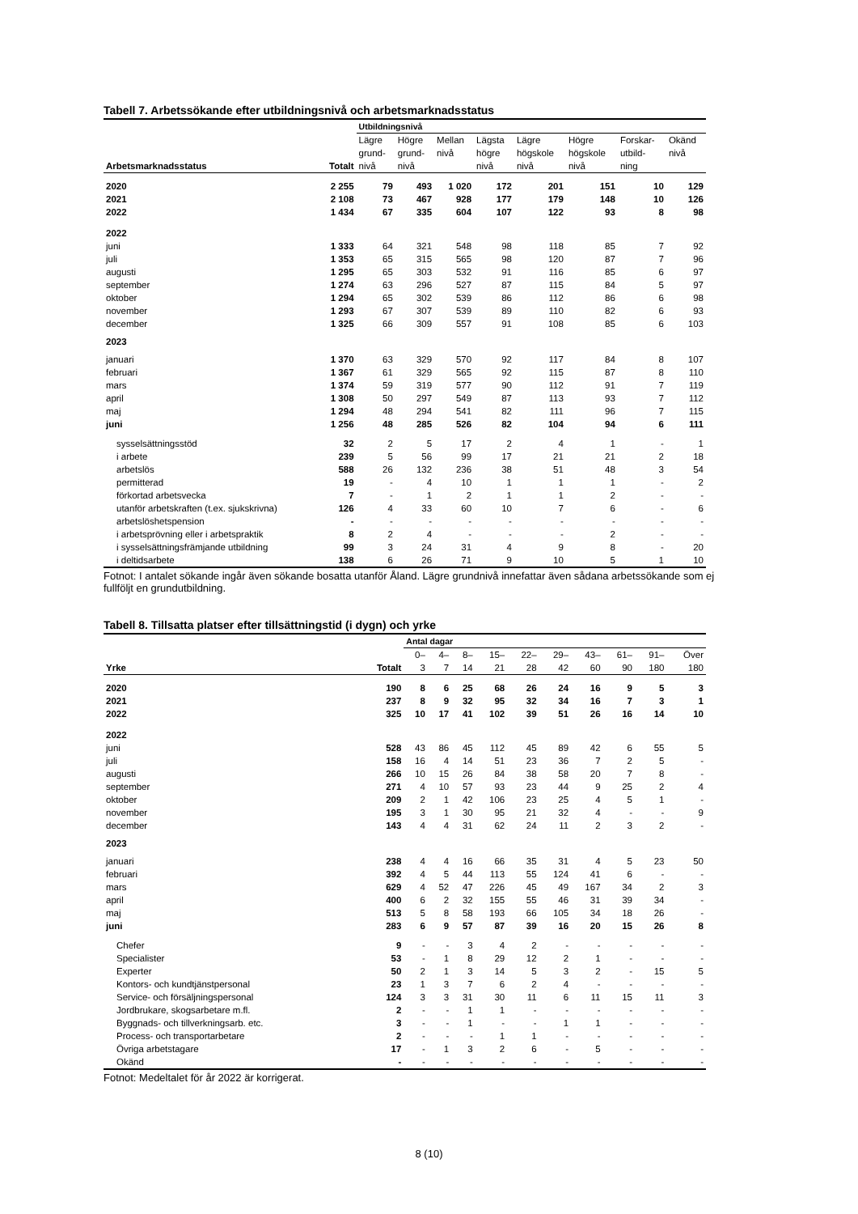Tabell 7. Arbetssökande efter utbildningsnivå och arbetsmarknadsstatus
| | | Utbildningsnivå | | | | | | | |
| --- | --- | --- | --- | --- | --- | --- | --- | --- | --- |
| Arbetsmarknadsstatus | Totalt | Lägre grund- nivå | Högre grund- nivå | Mellan nivå | Lägsta högre nivå | Lägre högskole nivå | Högre högskole nivå | Forskar- utbild- ning | Okänd nivå |
| 2020 | 2 255 | 79 | 493 | 1 020 | 172 | 201 | 151 | 10 | 129 |
| 2021 | 2 108 | 73 | 467 | 928 | 177 | 179 | 148 | 10 | 126 |
| 2022 | 1 434 | 67 | 335 | 604 | 107 | 122 | 93 | 8 | 98 |
| 2022 | | | | | | | | | |
| juni | 1 333 | 64 | 321 | 548 | 98 | 118 | 85 | 7 | 92 |
| juli | 1 353 | 65 | 315 | 565 | 98 | 120 | 87 | 7 | 96 |
| augusti | 1 295 | 65 | 303 | 532 | 91 | 116 | 85 | 6 | 97 |
| september | 1 274 | 63 | 296 | 527 | 87 | 115 | 84 | 5 | 97 |
| oktober | 1 294 | 65 | 302 | 539 | 86 | 112 | 86 | 6 | 98 |
| november | 1 293 | 67 | 307 | 539 | 89 | 110 | 82 | 6 | 93 |
| december | 1 325 | 66 | 309 | 557 | 91 | 108 | 85 | 6 | 103 |
| 2023 | | | | | | | | | |
| januari | 1 370 | 63 | 329 | 570 | 92 | 117 | 84 | 8 | 107 |
| februari | 1 367 | 61 | 329 | 565 | 92 | 115 | 87 | 8 | 110 |
| mars | 1 374 | 59 | 319 | 577 | 90 | 112 | 91 | 7 | 119 |
| april | 1 308 | 50 | 297 | 549 | 87 | 113 | 93 | 7 | 112 |
| maj | 1 294 | 48 | 294 | 541 | 82 | 111 | 96 | 7 | 115 |
| juni | 1 256 | 48 | 285 | 526 | 82 | 104 | 94 | 6 | 111 |
| sysselsättningsstöd | 32 | 2 | 5 | 17 | 2 | 4 | 1 | - | 1 |
| i arbete | 239 | 5 | 56 | 99 | 17 | 21 | 21 | 2 | 18 |
| arbetslös | 588 | 26 | 132 | 236 | 38 | 51 | 48 | 3 | 54 |
| permitterad | 19 | - | 4 | 10 | 1 | 1 | 1 | - | 2 |
| förkortad arbetsvecka | 7 | - | 1 | 2 | 1 | 1 | 2 | - | - |
| utanför arbetskraften (t.ex. sjukskrivna) | 126 | 4 | 33 | 60 | 10 | 7 | 6 | - | 6 |
| arbetslöshetspension | - | - | - | - | - | - | - | - | - |
| i arbetsprövning eller i arbetspraktik | 8 | 2 | 4 | - | - | - | 2 | - | - |
| i sysselsättningsfrämjande utbildning | 99 | 3 | 24 | 31 | 4 | 9 | 8 | - | 20 |
| i deltidsarbete | 138 | 6 | 26 | 71 | 9 | 10 | 5 | 1 | 10 |
Fotnot: I antalet sökande ingår även sökande bosatta utanför Åland. Lägre grundnivå innefattar även sådana arbetssökande som ej fullföljt en grundutbildning.
Tabell 8. Tillsatta platser efter tillsättningstid (i dygn) och yrke
| | | Antal dagar | | | | | | | | | |
| --- | --- | --- | --- | --- | --- | --- | --- | --- | --- | --- | --- |
| Yrke | Totalt | 0– 3 | 4– 7 | 8– 14 | 15– 21 | 22– 28 | 29– 42 | 43– 60 | 61– 90 | 91– 180 | Över 180 |
| 2020 | 190 | 8 | 6 | 25 | 68 | 26 | 24 | 16 | 9 | 5 | 3 |
| 2021 | 237 | 8 | 9 | 32 | 95 | 32 | 34 | 16 | 7 | 3 | 1 |
| 2022 | 325 | 10 | 17 | 41 | 102 | 39 | 51 | 26 | 16 | 14 | 10 |
| 2022 | | | | | | | | | | | |
| juni | 528 | 43 | 86 | 45 | 112 | 45 | 89 | 42 | 6 | 55 | 5 |
| juli | 158 | 16 | 4 | 14 | 51 | 23 | 36 | 7 | 2 | 5 | - |
| augusti | 266 | 10 | 15 | 26 | 84 | 38 | 58 | 20 | 7 | 8 | - |
| september | 271 | 4 | 10 | 57 | 93 | 23 | 44 | 9 | 25 | 2 | 4 |
| oktober | 209 | 2 | 1 | 42 | 106 | 23 | 25 | 4 | 5 | 1 | - |
| november | 195 | 3 | 1 | 30 | 95 | 21 | 32 | 4 | - | - | 9 |
| december | 143 | 4 | 4 | 31 | 62 | 24 | 11 | 2 | 3 | 2 | - |
| 2023 | | | | | | | | | | | |
| januari | 238 | 4 | 4 | 16 | 66 | 35 | 31 | 4 | 5 | 23 | 50 |
| februari | 392 | 4 | 5 | 44 | 113 | 55 | 124 | 41 | 6 | - | - |
| mars | 629 | 4 | 52 | 47 | 226 | 45 | 49 | 167 | 34 | 2 | 3 |
| april | 400 | 6 | 2 | 32 | 155 | 55 | 46 | 31 | 39 | 34 | - |
| maj | 513 | 5 | 8 | 58 | 193 | 66 | 105 | 34 | 18 | 26 | - |
| juni | 283 | 6 | 9 | 57 | 87 | 39 | 16 | 20 | 15 | 26 | 8 |
| Chefer | 9 | - | - | 3 | 4 | 2 | - | - | - | - | - |
| Specialister | 53 | - | 1 | 8 | 29 | 12 | 2 | 1 | - | - | - |
| Experter | 50 | 2 | 1 | 3 | 14 | 5 | 3 | 2 | - | 15 | 5 |
| Kontors- och kundtjänstpersonal | 23 | 1 | 3 | 7 | 6 | 2 | 4 | - | - | - | - |
| Service- och försäljningspersonal | 124 | 3 | 3 | 31 | 30 | 11 | 6 | 11 | 15 | 11 | 3 |
| Jordbrukare, skogsarbetare m.fl. | 2 | - | - | 1 | 1 | - | - | - | - | - | - |
| Byggnads- och tillverkningsarb. etc. | 3 | - | - | 1 | - | - | 1 | 1 | - | - | - |
| Process- och transportarbetare | 2 | - | - | - | 1 | 1 | - | - | - | - | - |
| Övriga arbetstagare | 17 | - | 1 | 3 | 2 | 6 | - | 5 | - | - | - |
| Okänd | - | - | - | - | - | - | - | - | - | - | - |
Fotnot: Medeltalet för år 2022 är korrigerat.
8 (10)